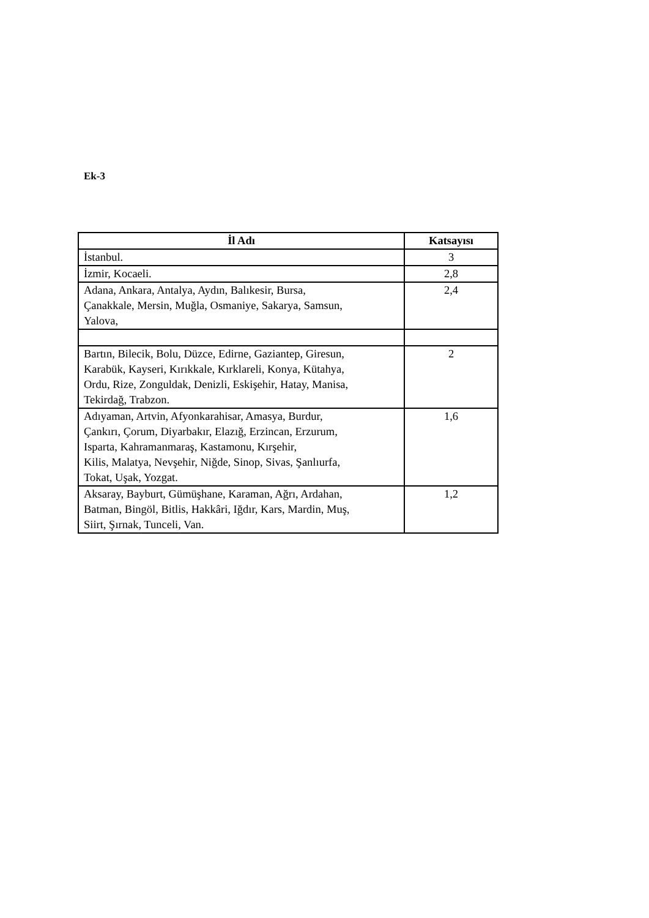Ek-3
| İl Adı | Katsayısı |
| --- | --- |
| İstanbul. | 3 |
| İzmir, Kocaeli. | 2,8 |
| Adana, Ankara, Antalya, Aydın, Balıkesir, Bursa, Çanakkale, Mersin, Muğla, Osmaniye, Sakarya, Samsun, Yalova, | 2,4 |
| Bartın, Bilecik, Bolu, Düzce, Edirne, Gaziantep, Giresun, Karabük, Kayseri, Kırıkkale, Kırklareli, Konya, Kütahya, Ordu, Rize, Zonguldak, Denizli, Eskişehir, Hatay, Manisa, Tekirdağ, Trabzon. | 2 |
| Adıyaman, Artvin, Afyonkarahisar, Amasya, Burdur, Çankırı, Çorum, Diyarbakır, Elazığ, Erzincan, Erzurum, Isparta, Kahramanmaraş, Kastamonu, Kırşehir, Kilis, Malatya, Nevşehir, Niğde, Sinop, Sivas, Şanlıurfa, Tokat, Uşak, Yozgat. | 1,6 |
| Aksaray, Bayburt, Gümüşhane, Karaman, Ağrı, Ardahan, Batman, Bingöl, Bitlis, Hakkâri, Iğdır, Kars, Mardin, Muş, Siirt, Şırnak, Tunceli, Van. | 1,2 |